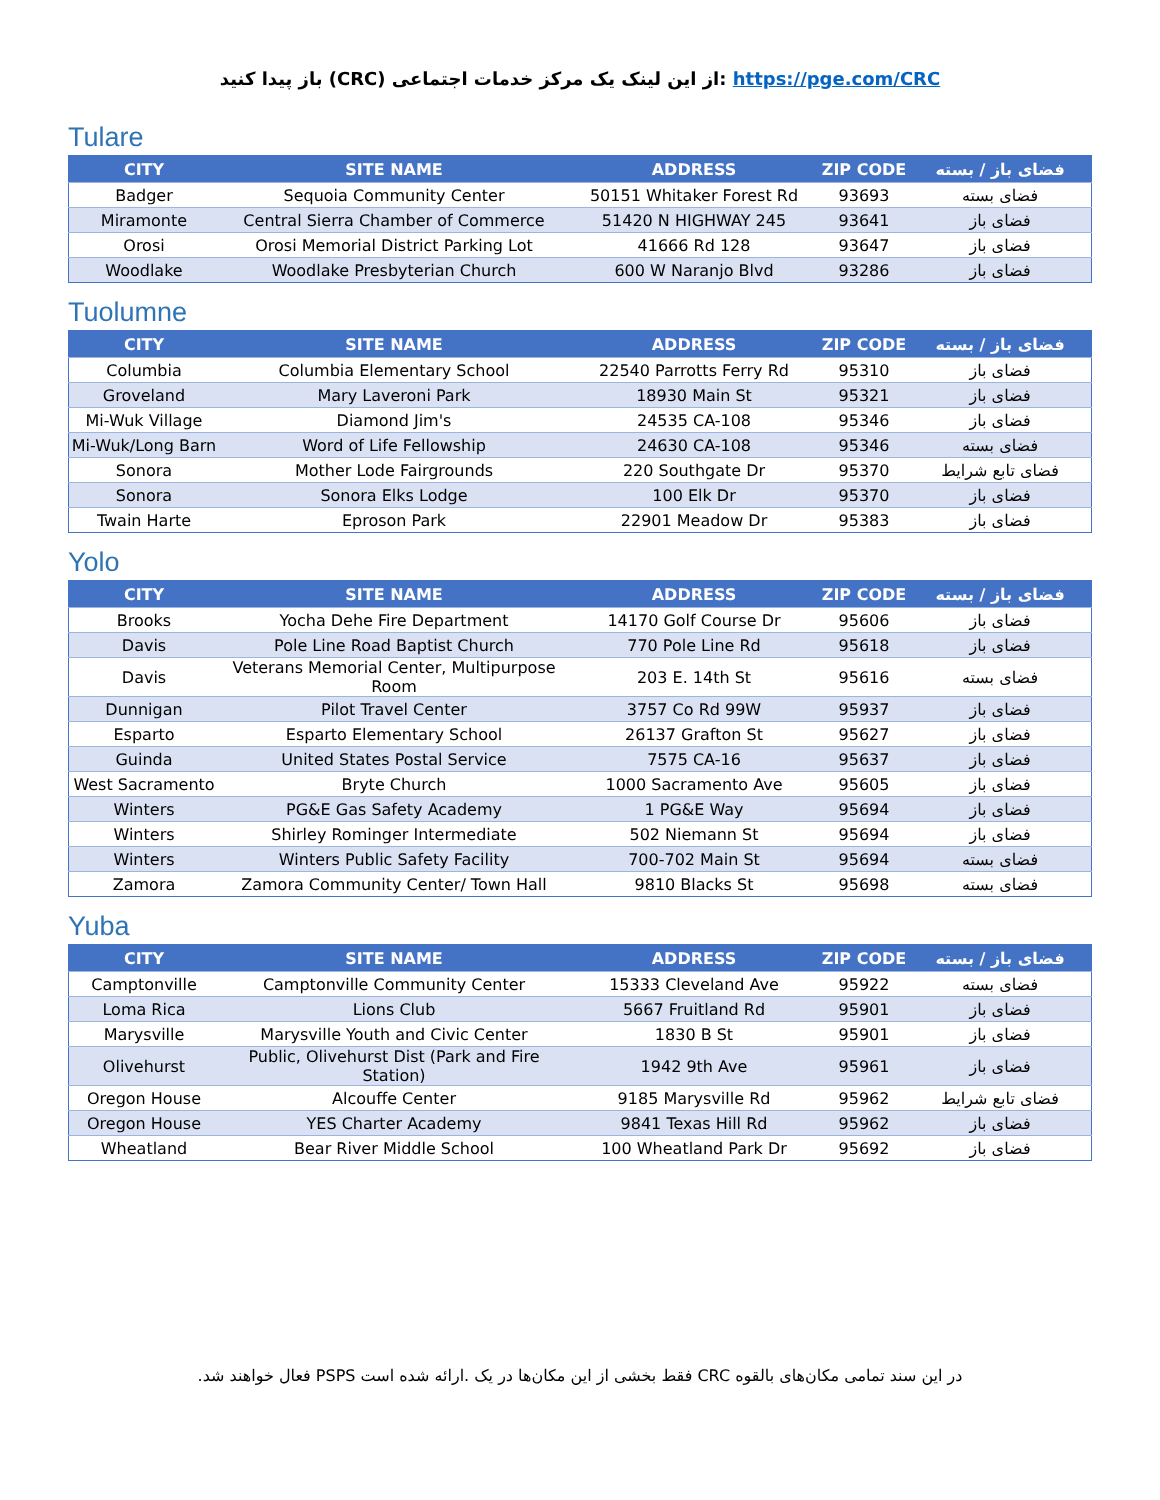باز پیدا کنید (CRC) از این لینک یک مرکز خدمات اجتماعی: https://pge.com/CRC
Tulare
| CITY | SITE NAME | ADDRESS | ZIP CODE | فضای باز / بسته |
| --- | --- | --- | --- | --- |
| Badger | Sequoia Community Center | 50151 Whitaker Forest Rd | 93693 | فضای بسته |
| Miramonte | Central Sierra Chamber of Commerce | 51420 N HIGHWAY 245 | 93641 | فضای باز |
| Orosi | Orosi Memorial District Parking Lot | 41666 Rd 128 | 93647 | فضای باز |
| Woodlake | Woodlake Presbyterian Church | 600 W Naranjo Blvd | 93286 | فضای باز |
Tuolumne
| CITY | SITE NAME | ADDRESS | ZIP CODE | فضای باز / بسته |
| --- | --- | --- | --- | --- |
| Columbia | Columbia Elementary School | 22540 Parrotts Ferry Rd | 95310 | فضای باز |
| Groveland | Mary Laveroni Park | 18930 Main St | 95321 | فضای باز |
| Mi-Wuk Village | Diamond Jim's | 24535 CA-108 | 95346 | فضای باز |
| Mi-Wuk/Long Barn | Word of Life Fellowship | 24630 CA-108 | 95346 | فضای بسته |
| Sonora | Mother Lode Fairgrounds | 220 Southgate Dr | 95370 | فضای تابع شرایط |
| Sonora | Sonora Elks Lodge | 100 Elk Dr | 95370 | فضای باز |
| Twain Harte | Eproson Park | 22901 Meadow Dr | 95383 | فضای باز |
Yolo
| CITY | SITE NAME | ADDRESS | ZIP CODE | فضای باز / بسته |
| --- | --- | --- | --- | --- |
| Brooks | Yocha Dehe Fire Department | 14170 Golf Course Dr | 95606 | فضای باز |
| Davis | Pole Line Road Baptist Church | 770 Pole Line Rd | 95618 | فضای باز |
| Davis | Veterans Memorial Center, Multipurpose Room | 203 E. 14th St | 95616 | فضای بسته |
| Dunnigan | Pilot Travel Center | 3757 Co Rd 99W | 95937 | فضای باز |
| Esparto | Esparto Elementary School | 26137 Grafton St | 95627 | فضای باز |
| Guinda | United States Postal Service | 7575 CA-16 | 95637 | فضای باز |
| West Sacramento | Bryte Church | 1000 Sacramento Ave | 95605 | فضای باز |
| Winters | PG&E Gas Safety Academy | 1 PG&E Way | 95694 | فضای باز |
| Winters | Shirley Rominger Intermediate | 502 Niemann St | 95694 | فضای باز |
| Winters | Winters Public Safety Facility | 700-702 Main St | 95694 | فضای بسته |
| Zamora | Zamora Community Center/ Town Hall | 9810 Blacks St | 95698 | فضای بسته |
Yuba
| CITY | SITE NAME | ADDRESS | ZIP CODE | فضای باز / بسته |
| --- | --- | --- | --- | --- |
| Camptonville | Camptonville Community Center | 15333 Cleveland Ave | 95922 | فضای بسته |
| Loma Rica | Lions Club | 5667 Fruitland Rd | 95901 | فضای باز |
| Marysville | Marysville Youth and Civic Center | 1830 B St | 95901 | فضای باز |
| Olivehurst | Public, Olivehurst Dist (Park and Fire Station) | 1942 9th Ave | 95961 | فضای باز |
| Oregon House | Alcouffe Center | 9185 Marysville Rd | 95962 | فضای تابع شرایط |
| Oregon House | YES Charter Academy | 9841 Texas Hill Rd | 95962 | فضای باز |
| Wheatland | Bear River Middle School | 100 Wheatland Park Dr | 95692 | فضای باز |
در این سند تمامی مکان‌های بالقوه CRC فقط بخشی از این مکان‌ها در یک .ارائه شده است PSPS فعال خواهند شد.